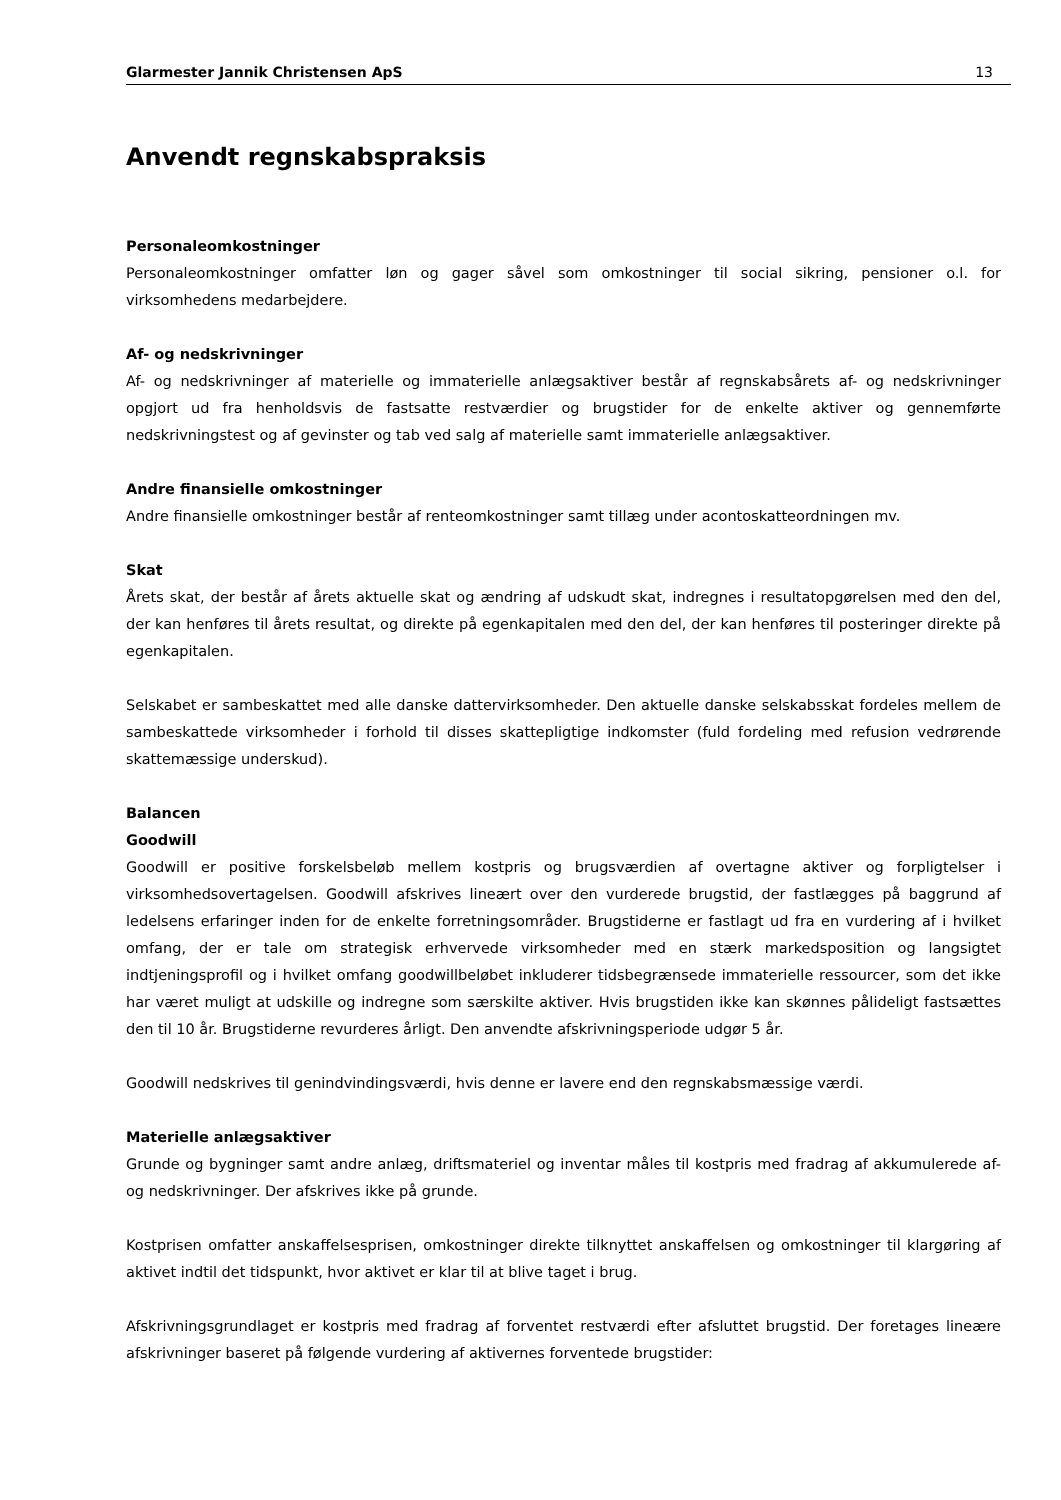Glarmester Jannik Christensen ApS 13
Anvendt regnskabspraksis
Personaleomkostninger
Personaleomkostninger omfatter løn og gager såvel som omkostninger til social sikring, pensioner o.l. for virksomhedens medarbejdere.
Af- og nedskrivninger
Af- og nedskrivninger af materielle og immaterielle anlægsaktiver består af regnskabsårets af- og nedskrivninger opgjort ud fra henholdsvis de fastsatte restværdier og brugstider for de enkelte aktiver og gennemførte nedskrivningstest og af gevinster og tab ved salg af materielle samt immaterielle anlægsaktiver.
Andre finansielle omkostninger
Andre finansielle omkostninger består af renteomkostninger samt tillæg under acontoskatteordningen mv.
Skat
Årets skat, der består af årets aktuelle skat og ændring af udskudt skat, indregnes i resultatopgørelsen med den del, der kan henføres til årets resultat, og direkte på egenkapitalen med den del, der kan henføres til posteringer direkte på egenkapitalen.
Selskabet er sambeskattet med alle danske dattervirksomheder. Den aktuelle danske selskabsskat fordeles mellem de sambeskattede virksomheder i forhold til disses skattepligtige indkomster (fuld fordeling med refusion vedrørende skattemæssige underskud).
Balancen
Goodwill
Goodwill er positive forskelsbeløb mellem kostpris og brugsværdien af overtagne aktiver og forpligtelser i virksomhedsovertagelsen. Goodwill afskrives lineært over den vurderede brugstid, der fastlægges på baggrund af ledelsens erfaringer inden for de enkelte forretningsområder. Brugstiderne er fastlagt ud fra en vurdering af i hvilket omfang, der er tale om strategisk erhvervede virksomheder med en stærk markedsposition og langsigtet indtjeningsprofil og i hvilket omfang goodwillbeløbet inkluderer tidsbegrænsede immaterielle ressourcer, som det ikke har været muligt at udskille og indregne som særskilte aktiver. Hvis brugstiden ikke kan skønnes pålideligt fastsættes den til 10 år. Brugstiderne revurderes årligt. Den anvendte afskrivningsperiode udgør 5 år.
Goodwill nedskrives til genindvindingsværdi, hvis denne er lavere end den regnskabsmæssige værdi.
Materielle anlægsaktiver
Grunde og bygninger samt andre anlæg, driftsmateriel og inventar måles til kostpris med fradrag af akkumulerede af- og nedskrivninger. Der afskrives ikke på grunde.
Kostprisen omfatter anskaffelsesprisen, omkostninger direkte tilknyttet anskaffelsen og omkostninger til klargøring af aktivet indtil det tidspunkt, hvor aktivet er klar til at blive taget i brug.
Afskrivningsgrundlaget er kostpris med fradrag af forventet restværdi efter afsluttet brugstid. Der foretages lineære afskrivninger baseret på følgende vurdering af aktivernes forventede brugstider: